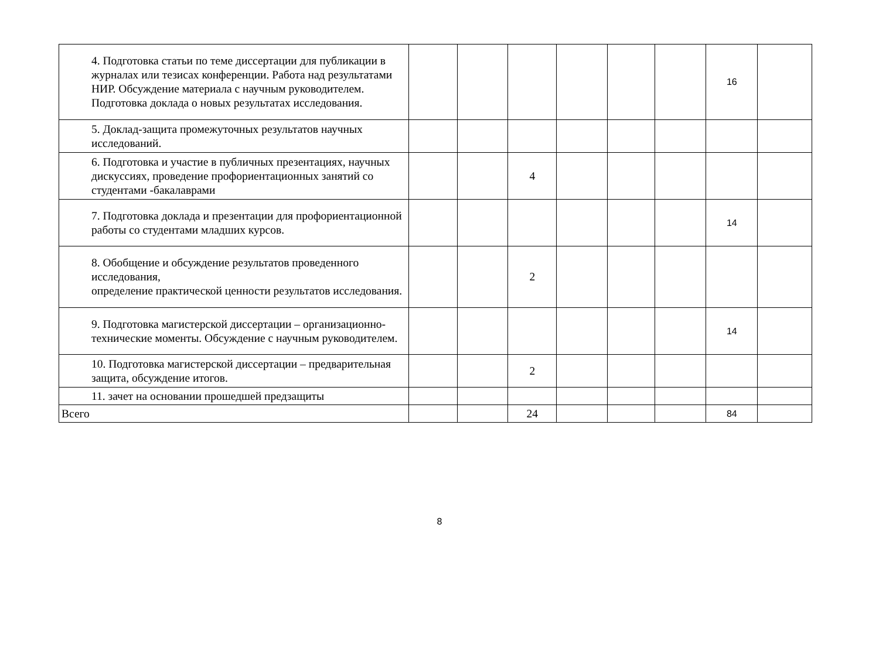| 4. Подготовка статьи по теме диссертации для публикации в журналах или тезисах конференции. Работа над результатами НИР. Обсуждение материала с научным руководителем. Подготовка доклада о новых результатах исследования. | | | | | | | 16 | |
| 5. Доклад-защита промежуточных результатов научных исследований. | | | | | | | | |
| 6. Подготовка и участие в публичных презентациях, научных дискуссиях, проведение профориентационных занятий со студентами -бакалаврами | | | 4 | | | | | |
| 7. Подготовка доклада и презентации для профориентационной работы со студентами младших курсов. | | | | | | | 14 | |
| 8. Обобщение и обсуждение результатов проведенного исследования, определение практической ценности результатов исследования. | | | 2 | | | | | |
| 9. Подготовка магистерской диссертации – организационно-технические моменты. Обсуждение с научным руководителем. | | | | | | | 14 | |
| 10. Подготовка магистерской диссертации – предварительная защита, обсуждение итогов. | | | 2 | | | | | |
| 11. зачет на основании прошедшей предзащиты | | | | | | | | |
| Всего | | | 24 | | | | 84 | |
8